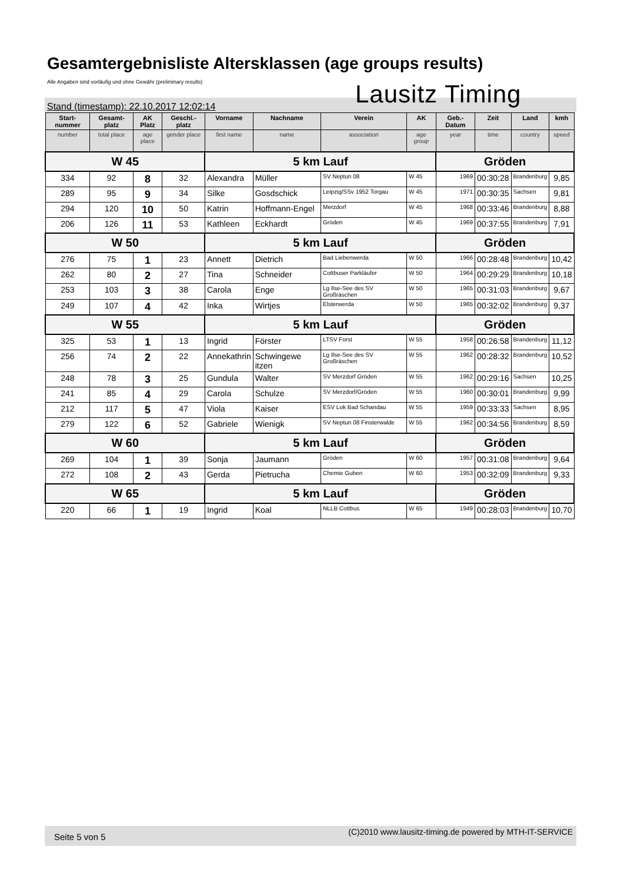Gesamtergebnisliste Altersklassen (age groups results)
Alle Angaben sind vorläufig und ohne Gewähr (preliminary results)
Lausitz Timing
Stand (timestamp): 22.10.2017 12:02:14
| Start-nummer | Gesamt-platz | AK Platz | Geschl.-platz | Vorname | Nachname | Verein | AK | Geb.-Datum | Zeit | Land | kmh |
| --- | --- | --- | --- | --- | --- | --- | --- | --- | --- | --- | --- |
| number | total place | age place | gender place | first name | name | association | age group | year | time | country | speed |
| W 45 | | | | 5 km Lauf | | | | Gröden | | | |
| 334 | 92 | 8 | 32 | Alexandra | Müller | SV Neptun 08 | W 45 | 1969 | 00:30:28 | Brandenburg | 9,85 |
| 289 | 95 | 9 | 34 | Silke | Gosdschick | Leipzig/SSv 1952 Torgau | W 45 | 1971 | 00:30:35 | Sachsen | 9,81 |
| 294 | 120 | 10 | 50 | Katrin | Hoffmann-Engel | Merzdorf | W 45 | 1968 | 00:33:46 | Brandenburg | 8,88 |
| 206 | 126 | 11 | 53 | Kathleen | Eckhardt | Gröden | W 45 | 1969 | 00:37:55 | Brandenburg | 7,91 |
| W 50 | | | | 5 km Lauf | | | | Gröden | | | |
| 276 | 75 | 1 | 23 | Annett | Dietrich | Bad Liebenwerda | W 50 | 1966 | 00:28:48 | Brandenburg | 10,42 |
| 262 | 80 | 2 | 27 | Tina | Schneider | Cottbuser Parkläufer | W 50 | 1964 | 00:29:29 | Brandenburg | 10,18 |
| 253 | 103 | 3 | 38 | Carola | Enge | Lg Ilse-See des SV Großräschen | W 50 | 1965 | 00:31:03 | Brandenburg | 9,67 |
| 249 | 107 | 4 | 42 | Inka | Wirtjes | Elsterwerda | W 50 | 1965 | 00:32:02 | Brandenburg | 9,37 |
| W 55 | | | | 5 km Lauf | | | | Gröden | | | |
| 325 | 53 | 1 | 13 | Ingrid | Förster | LTSV Forst | W 55 | 1958 | 00:26:58 | Brandenburg | 11,12 |
| 256 | 74 | 2 | 22 | Annekathrin | Schwingewe itzen | Lg Ilse-See des SV Großräschen | W 55 | 1962 | 00:28:32 | Brandenburg | 10,52 |
| 248 | 78 | 3 | 25 | Gundula | Walter | SV Merzdorf Gröden | W 55 | 1962 | 00:29:16 | Sachsen | 10,25 |
| 241 | 85 | 4 | 29 | Carola | Schulze | SV Merzdorf/Gröden | W 55 | 1960 | 00:30:01 | Brandenburg | 9,99 |
| 212 | 117 | 5 | 47 | Viola | Kaiser | ESV Lok Bad Schandau | W 55 | 1959 | 00:33:33 | Sachsen | 8,95 |
| 279 | 122 | 6 | 52 | Gabriele | Wienigk | SV Neptun 08 Finsterwalde | W 55 | 1962 | 00:34:56 | Brandenburg | 8,59 |
| W 60 | | | | 5 km Lauf | | | | Gröden | | | |
| 269 | 104 | 1 | 39 | Sonja | Jaumann | Gröden | W 60 | 1957 | 00:31:08 | Brandenburg | 9,64 |
| 272 | 108 | 2 | 43 | Gerda | Pietrucha | Chemie Guben | W 60 | 1953 | 00:32:09 | Brandenburg | 9,33 |
| W 65 | | | | 5 km Lauf | | | | Gröden | | | |
| 220 | 66 | 1 | 19 | Ingrid | Koal | NLLB Cottbus | W 65 | 1949 | 00:28:03 | Brandenburg | 10,70 |
Seite 5 von 5 (C)2010 www.lausitz-timing.de powered by MTH-IT-SERVICE